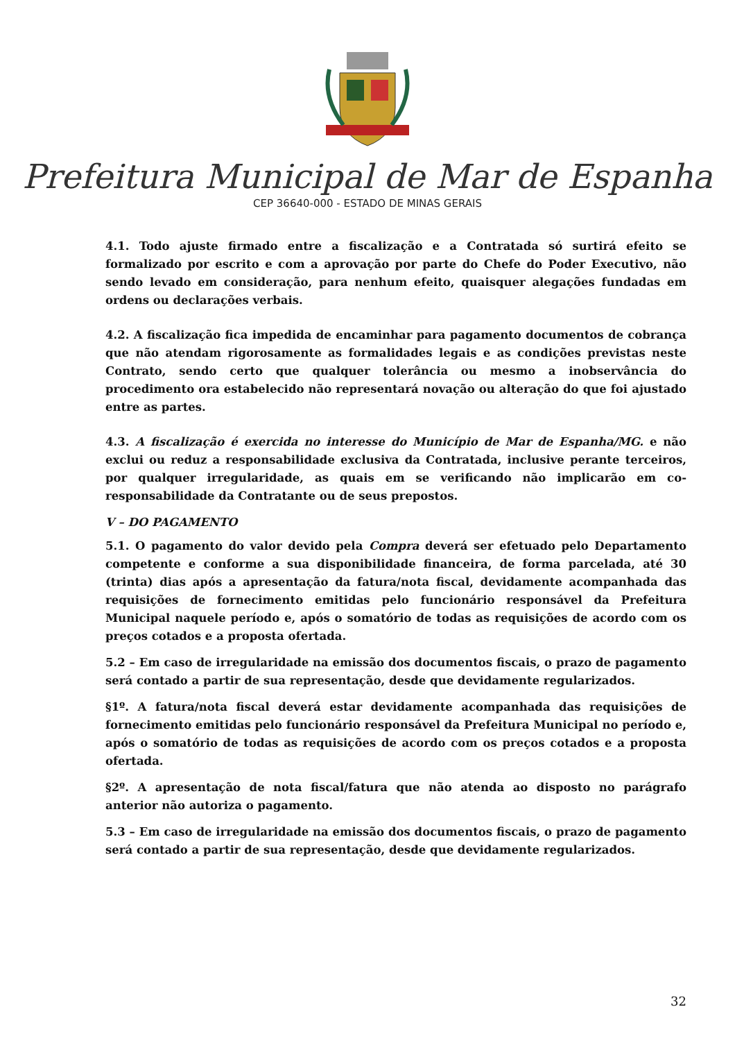Prefeitura Municipal de Mar de Espanha
CEP 36640-000 - ESTADO DE MINAS GERAIS
4.1. Todo ajuste firmado entre a fiscalização e a Contratada só surtirá efeito se formalizado por escrito e com a aprovação por parte do Chefe do Poder Executivo, não sendo levado em consideração, para nenhum efeito, quaisquer alegações fundadas em ordens ou declarações verbais.
4.2. A fiscalização fica impedida de encaminhar para pagamento documentos de cobrança que não atendam rigorosamente as formalidades legais e as condições previstas neste Contrato, sendo certo que qualquer tolerância ou mesmo a inobservância do procedimento ora estabelecido não representará novação ou alteração do que foi ajustado entre as partes.
4.3. A fiscalização é exercida no interesse do Município de Mar de Espanha/MG. e não exclui ou reduz a responsabilidade exclusiva da Contratada, inclusive perante terceiros, por qualquer irregularidade, as quais em se verificando não implicarão em co-responsabilidade da Contratante ou de seus prepostos.
V – DO PAGAMENTO
5.1. O pagamento do valor devido pela Compra deverá ser efetuado pelo Departamento competente e conforme a sua disponibilidade financeira, de forma parcelada, até 30 (trinta) dias após a apresentação da fatura/nota fiscal, devidamente acompanhada das requisições de fornecimento emitidas pelo funcionário responsável da Prefeitura Municipal naquele período e, após o somatório de todas as requisições de acordo com os preços cotados e a proposta ofertada.
5.2 – Em caso de irregularidade na emissão dos documentos fiscais, o prazo de pagamento será contado a partir de sua representação, desde que devidamente regularizados.
§1º. A fatura/nota fiscal deverá estar devidamente acompanhada das requisições de fornecimento emitidas pelo funcionário responsável da Prefeitura Municipal no período e, após o somatório de todas as requisições de acordo com os preços cotados e a proposta ofertada.
§2º. A apresentação de nota fiscal/fatura que não atenda ao disposto no parágrafo anterior não autoriza o pagamento.
5.3 – Em caso de irregularidade na emissão dos documentos fiscais, o prazo de pagamento será contado a partir de sua representação, desde que devidamente regularizados.
32